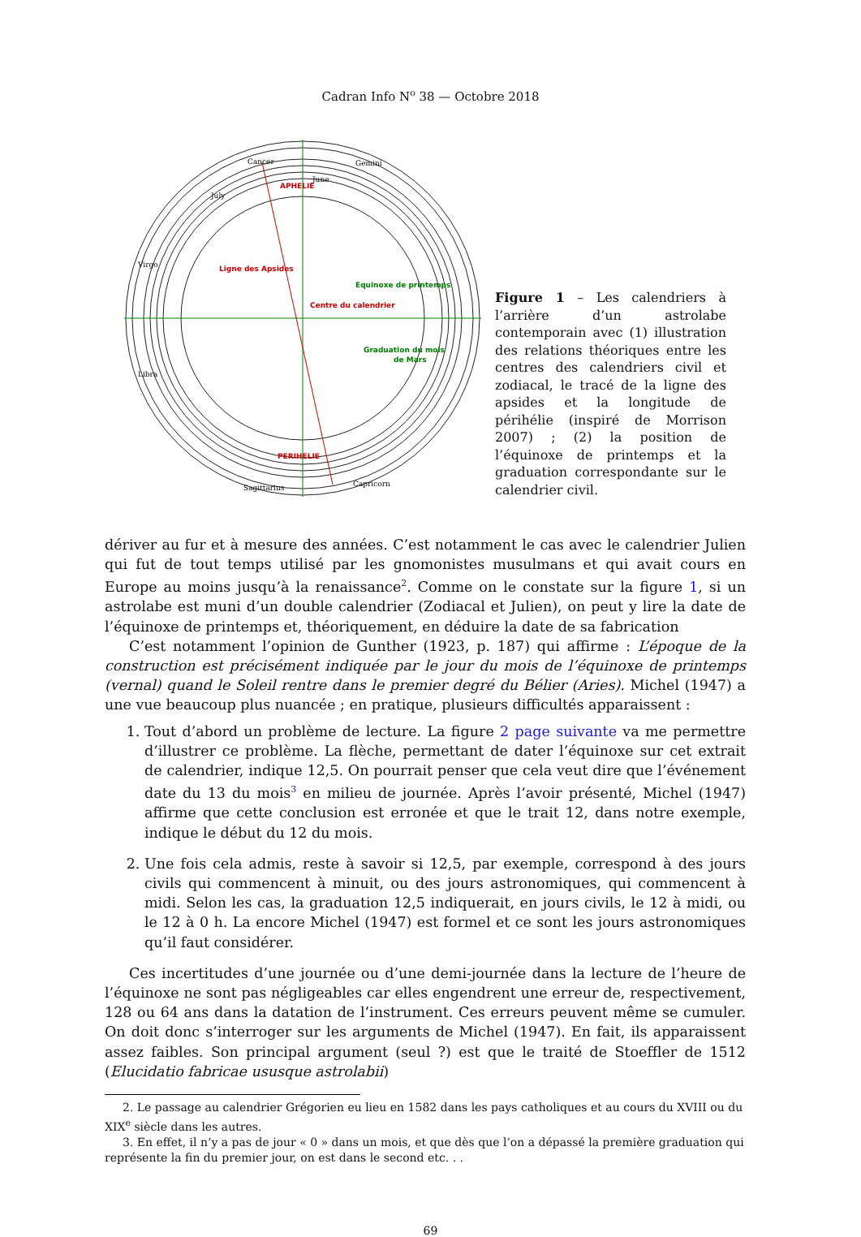Cadran Info N<sup>o</sup> 38 — Octobre 2018
APHELIE
Ligne des Apsides
Centre du calendrier
Equinoxe de printemps
Graduation du mois
de Mars
PERIHELIE
Cancer
Gemini
June
July
Virgo
Libra
Sagittarius
Capricorn
Figure 1 – Les calendriers à l’arrière d’un astrolabe contemporain avec (1) illustration des relations théoriques entre les centres des calendriers civil et zodiacal, le tracé de la ligne des apsides et la longitude de périhélie (inspiré de Morrison 2007) ; (2) la position de l’équinoxe de printemps et la graduation correspondante sur le calendrier civil.
dériver au fur et à mesure des années. C’est notamment le cas avec le calendrier Julien qui fut de tout temps utilisé par les gnomonistes musulmans et qui avait cours en Europe au moins jusqu’à la renaissance<sup>2</sup>. Comme on le constate sur la figure 1, si un astrolabe est muni d’un double calendrier (Zodiacal et Julien), on peut y lire la date de l’équinoxe de printemps et, théoriquement, en déduire la date de sa fabrication
C’est notamment l’opinion de Gunther (1923, p. 187) qui affirme : L’époque de la construction est précisément indiquée par le jour du mois de l’équinoxe de printemps (vernal) quand le Soleil rentre dans le premier degré du Bélier (Aries). Michel (1947) a une vue beaucoup plus nuancée ; en pratique, plusieurs difficultés apparaissent :
1. Tout d’abord un problème de lecture. La figure 2 page suivante va me permettre d’illustrer ce problème. La flèche, permettant de dater l’équinoxe sur cet extrait de calendrier, indique 12,5. On pourrait penser que cela veut dire que l’événement date du 13 du mois<sup>3</sup> en milieu de journée. Après l’avoir présenté, Michel (1947) affirme que cette conclusion est erronée et que le trait 12, dans notre exemple, indique le début du 12 du mois.
2. Une fois cela admis, reste à savoir si 12,5, par exemple, correspond à des jours civils qui commencent à minuit, ou des jours astronomiques, qui commencent à midi. Selon les cas, la graduation 12,5 indiquerait, en jours civils, le 12 à midi, ou le 12 à 0 h. La encore Michel (1947) est formel et ce sont les jours astronomiques qu’il faut considérer.
Ces incertitudes d’une journée ou d’une demi-journée dans la lecture de l’heure de l’équinoxe ne sont pas négligeables car elles engendrent une erreur de, respectivement, 128 ou 64 ans dans la datation de l’instrument. Ces erreurs peuvent même se cumuler. On doit donc s’interroger sur les arguments de Michel (1947). En fait, ils apparaissent assez faibles. Son principal argument (seul ?) est que le traité de Stoeffler de 1512 (Elucidatio fabricae ususque astrolabii)
2. Le passage au calendrier Grégorien eu lieu en 1582 dans les pays catholiques et au cours du XVIII ou du XIX<sup>e</sup> siècle dans les autres.
3. En effet, il n’y a pas de jour « 0 » dans un mois, et que dès que l’on a dépassé la première graduation qui représente la fin du premier jour, on est dans le second etc. . .
69